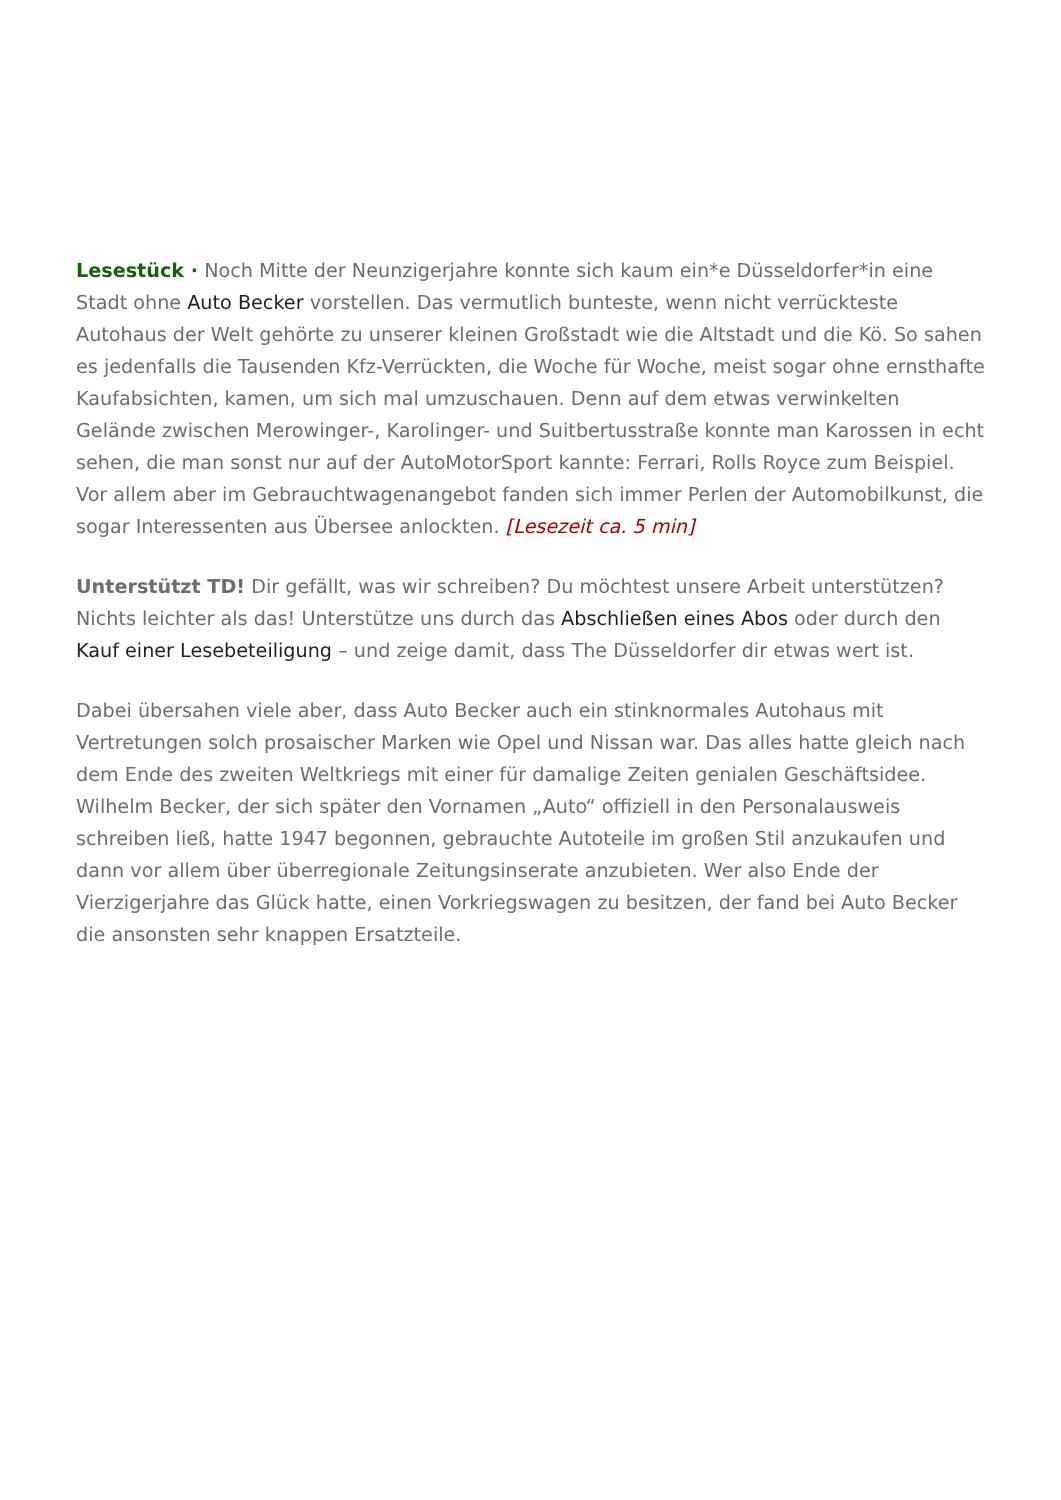Lesestück · Noch Mitte der Neunzigerjahre konnte sich kaum ein*e Düsseldorfer*in eine Stadt ohne Auto Becker vorstellen. Das vermutlich bunteste, wenn nicht verrückteste Autohaus der Welt gehörte zu unserer kleinen Großstadt wie die Altstadt und die Kö. So sahen es jedenfalls die Tausenden Kfz-Verrückten, die Woche für Woche, meist sogar ohne ernsthafte Kaufabsichten, kamen, um sich mal umzuschauen. Denn auf dem etwas verwinkelten Gelände zwischen Merowinger-, Karolinger- und Suitbertusstraße konnte man Karossen in echt sehen, die man sonst nur auf der AutoMotorSport kannte: Ferrari, Rolls Royce zum Beispiel. Vor allem aber im Gebrauchtwagenangebot fanden sich immer Perlen der Automobilkunst, die sogar Interessenten aus Übersee anlockten. [Lesezeit ca. 5 min]
Unterstützt TD! Dir gefällt, was wir schreiben? Du möchtest unsere Arbeit unterstützen? Nichts leichter als das! Unterstütze uns durch das Abschließen eines Abos oder durch den Kauf einer Lesebeteiligung – und zeige damit, dass The Düsseldorfer dir etwas wert ist.
Dabei übersahen viele aber, dass Auto Becker auch ein stinknormales Autohaus mit Vertretungen solch prosaischer Marken wie Opel und Nissan war. Das alles hatte gleich nach dem Ende des zweiten Weltkriegs mit einer für damalige Zeiten genialen Geschäftsidee. Wilhelm Becker, der sich später den Vornamen „Auto“ offiziell in den Personalausweis schreiben ließ, hatte 1947 begonnen, gebrauchte Autoteile im großen Stil anzukaufen und dann vor allem über überregionale Zeitungsinserate anzubieten. Wer also Ende der Vierzigerjahre das Glück hatte, einen Vorkriegswagen zu besitzen, der fand bei Auto Becker die ansonsten sehr knappen Ersatzteile.